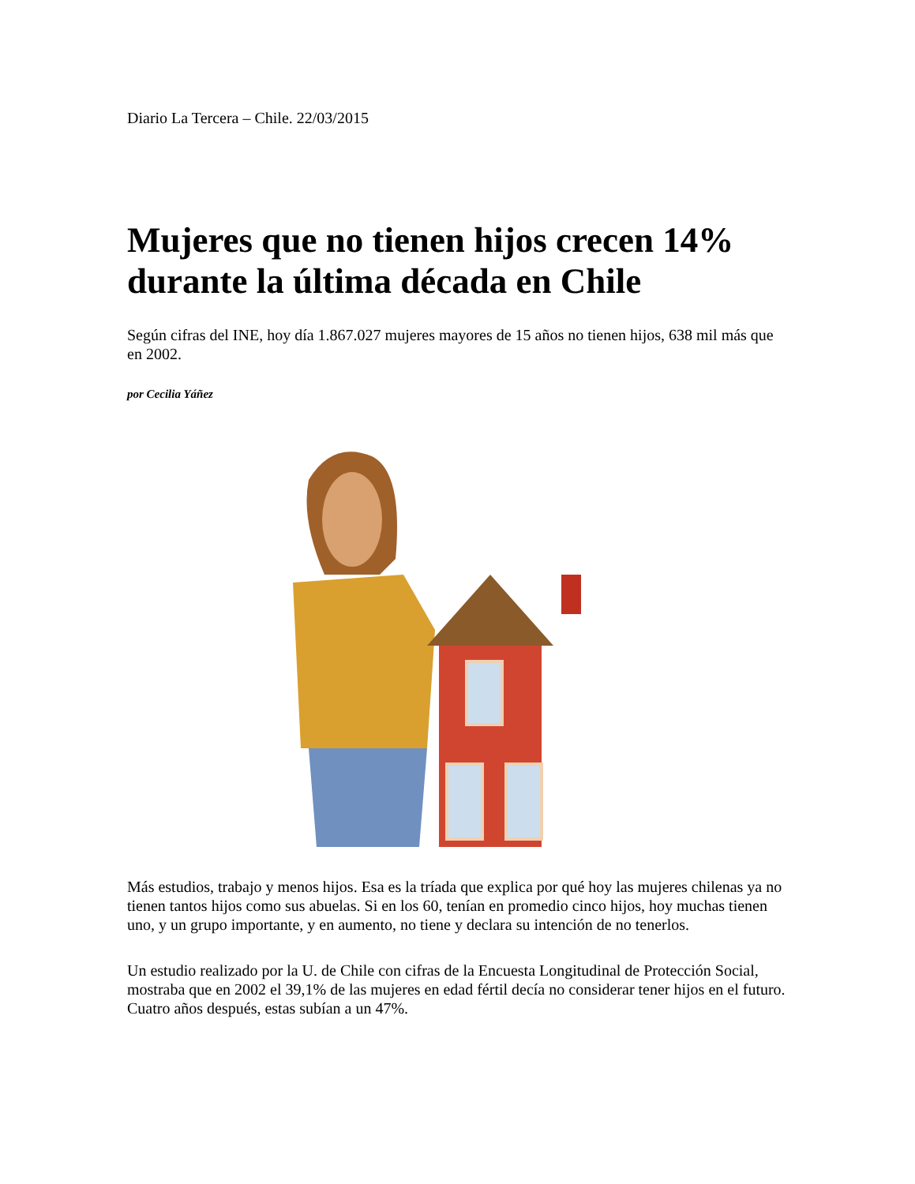Diario La Tercera – Chile. 22/03/2015
Mujeres que no tienen hijos crecen 14% durante la última década en Chile
Según cifras del INE, hoy día 1.867.027 mujeres mayores de 15 años no tienen hijos, 638 mil más que en 2002.
por Cecilia Yáñez
Más estudios, trabajo y menos hijos. Esa es la tríada que explica por qué hoy las mujeres chilenas ya no tienen tantos hijos como sus abuelas. Si en los 60, tenían en promedio cinco hijos, hoy muchas tienen uno, y un grupo importante, y en aumento, no tiene y declara su intención de no tenerlos.
Un estudio realizado por la U. de Chile con cifras de la Encuesta Longitudinal de Protección Social, mostraba que en 2002 el 39,1% de las mujeres en edad fértil decía no considerar tener hijos en el futuro. Cuatro años después, estas subían a un 47%.